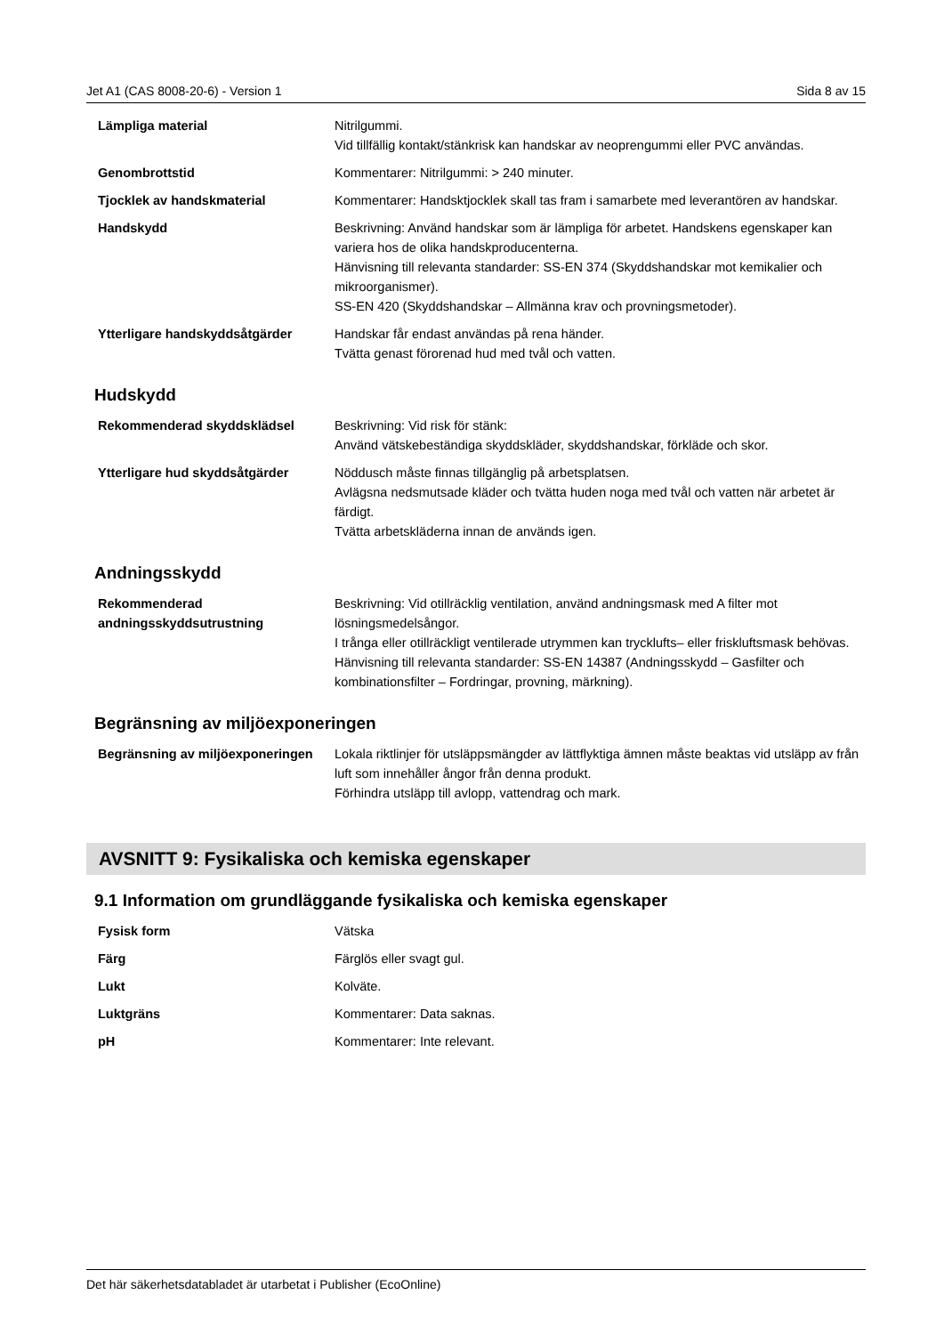Jet A1 (CAS 8008-20-6) - Version 1 Sida 8 av 15
| Lämpliga material | Nitrilgummi. Vid tillfällig kontakt/stänkrisk kan handskar av neoprengummi eller PVC användas. |
| Genombrottstid | Kommentarer: Nitrilgummi: > 240 minuter. |
| Tjocklek av handskmaterial | Kommentarer: Handsktjocklek skall tas fram i samarbete med leverantören av handskar. |
| Handskydd | Beskrivning: Använd handskar som är lämpliga för arbetet. Handskens egenskaper kan variera hos de olika handskproducenterna. Hänvisning till relevanta standarder: SS-EN 374 (Skyddshandskar mot kemikalier och mikroorganismer). SS-EN 420 (Skyddshandskar – Allmänna krav och provningsmetoder). |
| Ytterligare handskyddsåtgärder | Handskar får endast användas på rena händer. Tvätta genast förorenad hud med tvål och vatten. |
Hudskydd
| Rekommenderad skyddsklädsel | Beskrivning: Vid risk för stänk: Använd vätskebeständiga skyddskläder, skyddshandskar, förkläde och skor. |
| Ytterligare hud skyddsåtgärder | Nöddusch måste finnas tillgänglig på arbetsplatsen. Avlägsna nedsmutsade kläder och tvätta huden noga med tvål och vatten när arbetet är färdigt. Tvätta arbetskläderna innan de används igen. |
Andningsskydd
| Rekommenderad andningsskyddsutrustning | Beskrivning: Vid otillräcklig ventilation, använd andningsmask med A filter mot lösningsmedelsångor. I trånga eller otillräckligt ventilerade utrymmen kan trycklufts– eller friskluftsmask behövas. Hänvisning till relevanta standarder: SS-EN 14387 (Andningsskydd – Gasfilter och kombinationsfilter – Fordringar, provning, märkning). |
Begränsning av miljöexponeringen
| Begränsning av miljöexponeringen | Lokala riktlinjer för utsläppsmängder av lättflyktiga ämnen måste beaktas vid utsläpp av från luft som innehåller ångor från denna produkt. Förhindra utsläpp till avlopp, vattendrag och mark. |
AVSNITT 9: Fysikaliska och kemiska egenskaper
9.1 Information om grundläggande fysikaliska och kemiska egenskaper
| Fysisk form | Vätska |
| Färg | Färglös eller svagt gul. |
| Lukt | Kolväte. |
| Luktgräns | Kommentarer: Data saknas. |
| pH | Kommentarer: Inte relevant. |
Det här säkerhetsdatabladet är utarbetat i Publisher (EcoOnline)